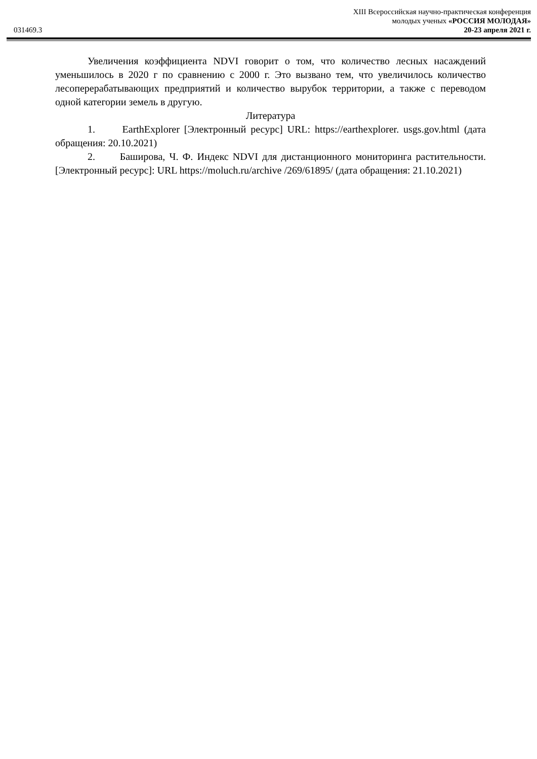XIII Всероссийская научно-практическая конференция
молодых ученых «РОССИЯ МОЛОДАЯ»
031469.3 20-23 апреля 2021 г.
Увеличения коэффициента NDVI говорит о том, что количество лесных насаждений уменьшилось в 2020 г по сравнению с 2000 г. Это вызвано тем, что увеличилось количество лесоперерабатывающих предприятий и количество вырубок территории, а также с переводом одной категории земель в другую.
Литература
1. EarthExplorer [Электронный ресурс] URL: https://earthexplorer. usgs.gov.html (дата обращения: 20.10.2021)
2. Баширова, Ч. Ф. Индекс NDVI для дистанционного мониторинга растительности. [Электронный ресурс]: URL https://moluch.ru/archive /269/61895/ (дата обращения: 21.10.2021)